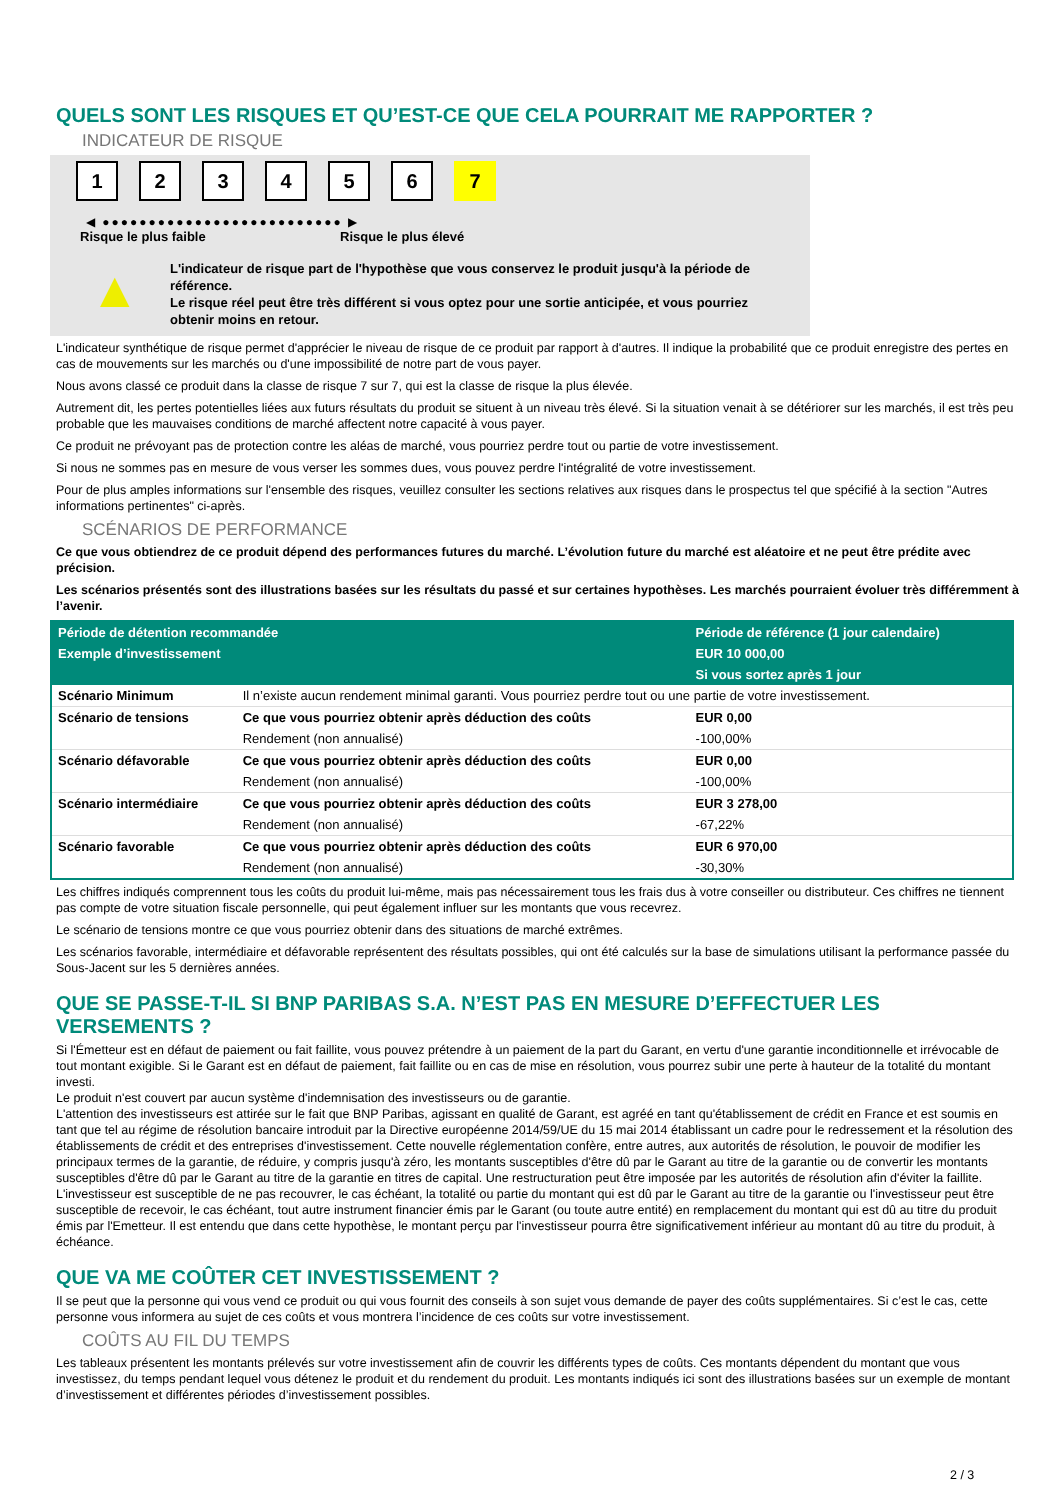QUELS SONT LES RISQUES ET QU’EST-CE QUE CELA POURRAIT ME RAPPORTER ?
INDICATEUR DE RISQUE
1 2 3 4 5 6 7
◀ ●●●●●●●●●●●●●●●●●●●●●●●●●● ▶
Risque le plus faible Risque le plus élevé
▲
L'indicateur de risque part de l'hypothèse que vous conservez le produit jusqu'à la période de référence.
Le risque réel peut être très différent si vous optez pour une sortie anticipée, et vous pourriez obtenir moins en retour.
L'indicateur synthétique de risque permet d'apprécier le niveau de risque de ce produit par rapport à d'autres. Il indique la probabilité que ce produit enregistre des pertes en cas de mouvements sur les marchés ou d'une impossibilité de notre part de vous payer.
Nous avons classé ce produit dans la classe de risque 7 sur 7, qui est la classe de risque la plus élevée.
Autrement dit, les pertes potentielles liées aux futurs résultats du produit se situent à un niveau très élevé. Si la situation venait à se détériorer sur les marchés, il est très peu probable que les mauvaises conditions de marché affectent notre capacité à vous payer.
Ce produit ne prévoyant pas de protection contre les aléas de marché, vous pourriez perdre tout ou partie de votre investissement.
Si nous ne sommes pas en mesure de vous verser les sommes dues, vous pouvez perdre l'intégralité de votre investissement.
Pour de plus amples informations sur l'ensemble des risques, veuillez consulter les sections relatives aux risques dans le prospectus tel que spécifié à la section "Autres informations pertinentes" ci-après.
SCÉNARIOS DE PERFORMANCE
Ce que vous obtiendrez de ce produit dépend des performances futures du marché. L’évolution future du marché est aléatoire et ne peut être prédite avec précision.
Les scénarios présentés sont des illustrations basées sur les résultats du passé et sur certaines hypothèses. Les marchés pourraient évoluer très différemment à l’avenir.
| Période de détention recommandée | | Période de référence (1 jour calendaire) |
| --- | --- | --- |
| Exemple d’investissement | | EUR 10 000,00 |
| | | Si vous sortez après 1 jour |
| Scénario Minimum | Il n’existe aucun rendement minimal garanti. Vous pourriez perdre tout ou une partie de votre investissement. | |
| Scénario de tensions | Ce que vous pourriez obtenir après déduction des coûts | EUR 0,00 |
| | Rendement (non annualisé) | -100,00% |
| Scénario défavorable | Ce que vous pourriez obtenir après déduction des coûts | EUR 0,00 |
| | Rendement (non annualisé) | -100,00% |
| Scénario intermédiaire | Ce que vous pourriez obtenir après déduction des coûts | EUR 3 278,00 |
| | Rendement (non annualisé) | -67,22% |
| Scénario favorable | Ce que vous pourriez obtenir après déduction des coûts | EUR 6 970,00 |
| | Rendement (non annualisé) | -30,30% |
Les chiffres indiqués comprennent tous les coûts du produit lui-même, mais pas nécessairement tous les frais dus à votre conseiller ou distributeur. Ces chiffres ne tiennent pas compte de votre situation fiscale personnelle, qui peut également influer sur les montants que vous recevrez.
Le scénario de tensions montre ce que vous pourriez obtenir dans des situations de marché extrêmes.
Les scénarios favorable, intermédiaire et défavorable représentent des résultats possibles, qui ont été calculés sur la base de simulations utilisant la performance passée du Sous-Jacent sur les 5 dernières années.
QUE SE PASSE-T-IL SI BNP PARIBAS S.A. N’EST PAS EN MESURE D’EFFECTUER LES VERSEMENTS ?
Si l'Émetteur est en défaut de paiement ou fait faillite, vous pouvez prétendre à un paiement de la part du Garant, en vertu d'une garantie inconditionnelle et irrévocable de tout montant exigible. Si le Garant est en défaut de paiement, fait faillite ou en cas de mise en résolution, vous pourrez subir une perte à hauteur de la totalité du montant investi.
Le produit n'est couvert par aucun système d'indemnisation des investisseurs ou de garantie.
L'attention des investisseurs est attirée sur le fait que BNP Paribas, agissant en qualité de Garant, est agréé en tant qu'établissement de crédit en France et est soumis en tant que tel au régime de résolution bancaire introduit par la Directive européenne 2014/59/UE du 15 mai 2014 établissant un cadre pour le redressement et la résolution des établissements de crédit et des entreprises d'investissement. Cette nouvelle réglementation confère, entre autres, aux autorités de résolution, le pouvoir de modifier les principaux termes de la garantie, de réduire, y compris jusqu'à zéro, les montants susceptibles d'être dû par le Garant au titre de la garantie ou de convertir les montants susceptibles d'être dû par le Garant au titre de la garantie en titres de capital. Une restructuration peut être imposée par les autorités de résolution afin d'éviter la faillite. L'investisseur est susceptible de ne pas recouvrer, le cas échéant, la totalité ou partie du montant qui est dû par le Garant au titre de la garantie ou l'investisseur peut être susceptible de recevoir, le cas échéant, tout autre instrument financier émis par le Garant (ou toute autre entité) en remplacement du montant qui est dû au titre du produit émis par l'Emetteur. Il est entendu que dans cette hypothèse, le montant perçu par l'investisseur pourra être significativement inférieur au montant dû au titre du produit, à échéance.
QUE VA ME COÛTER CET INVESTISSEMENT ?
Il se peut que la personne qui vous vend ce produit ou qui vous fournit des conseils à son sujet vous demande de payer des coûts supplémentaires. Si c’est le cas, cette personne vous informera au sujet de ces coûts et vous montrera l’incidence de ces coûts sur votre investissement.
COÛTS AU FIL DU TEMPS
Les tableaux présentent les montants prélevés sur votre investissement afin de couvrir les différents types de coûts. Ces montants dépendent du montant que vous investissez, du temps pendant lequel vous détenez le produit et du rendement du produit. Les montants indiqués ici sont des illustrations basées sur un exemple de montant d’investissement et différentes périodes d’investissement possibles.
2 / 3